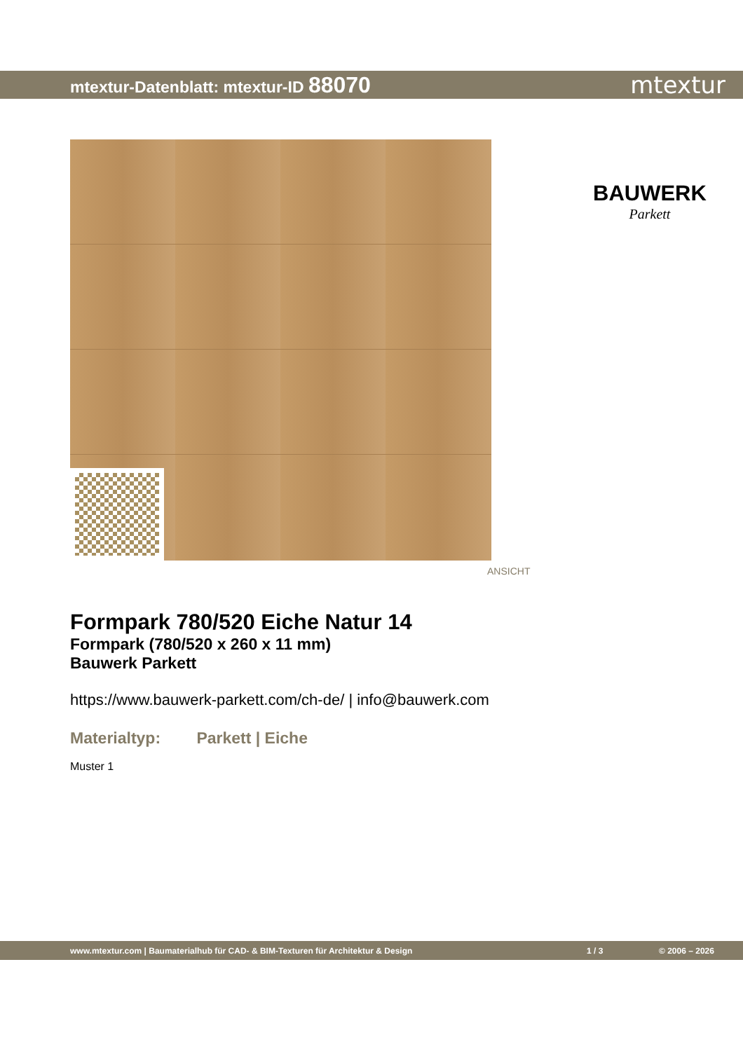mtextur-Datenblatt: mtextur-ID 88070
mtextur
BAUWERK
Parkett
ANSICHT
Formpark 780/520 Eiche Natur 14
Formpark (780/520 x 260 x 11 mm)
Bauwerk Parkett
https://www.bauwerk-parkett.com/ch-de/ | info@bauwerk.com
Materialtyp: Parkett | Eiche
Muster 1
www.mtextur.com | Baumaterialhub für CAD- & BIM-Texturen für Architektur & Design 1 / 3 © 2006 – 2026